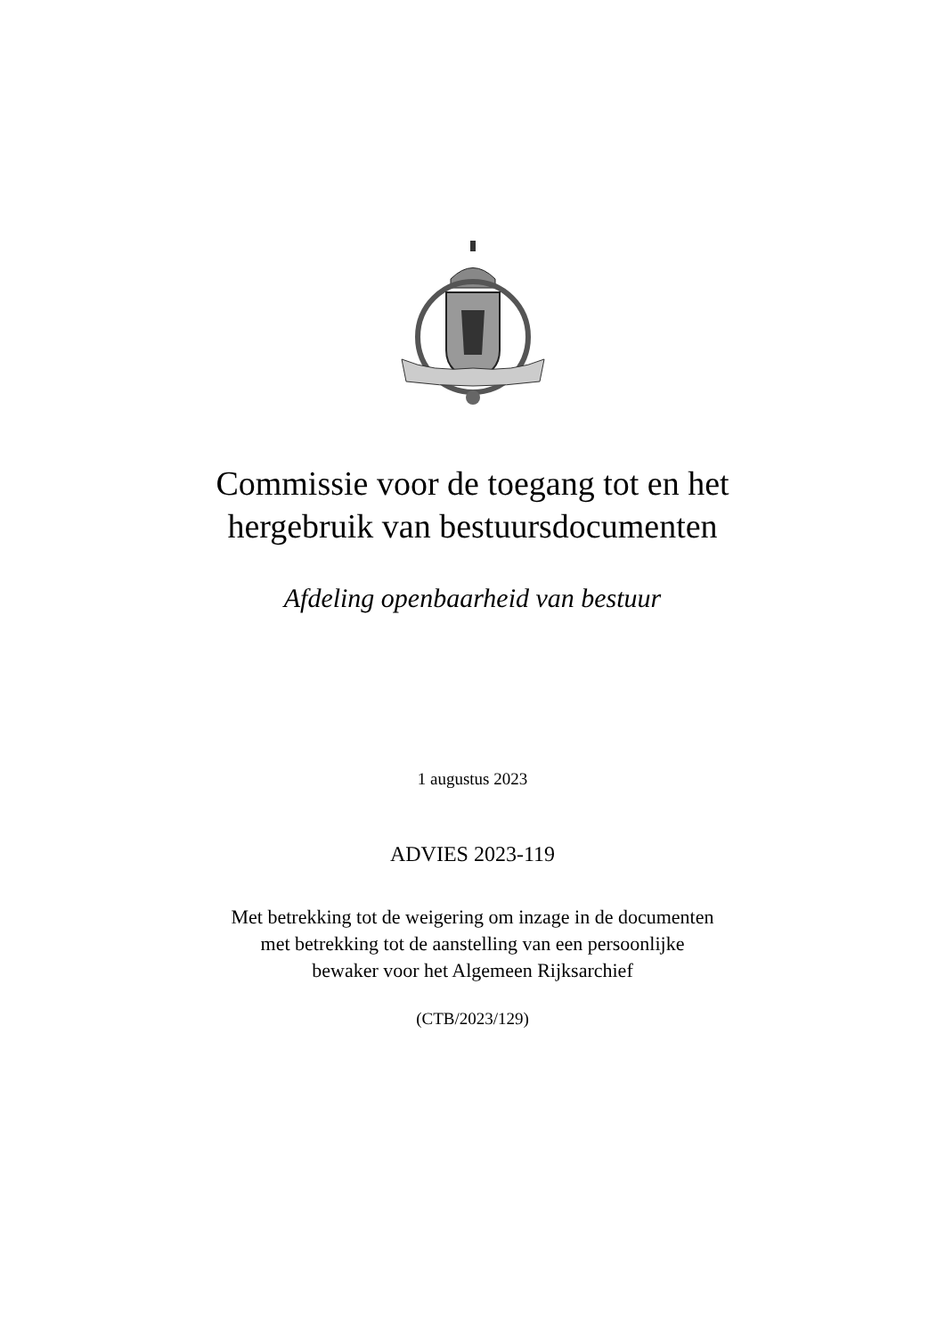Commissie voor de toegang tot en het
hergebruik van bestuursdocumenten
Afdeling openbaarheid van bestuur
1 augustus 2023
ADVIES 2023-119
Met betrekking tot de weigering om inzage in de documenten
met betrekking tot de aanstelling van een persoonlijke
bewaker voor het Algemeen Rijksarchief
(CTB/2023/129)